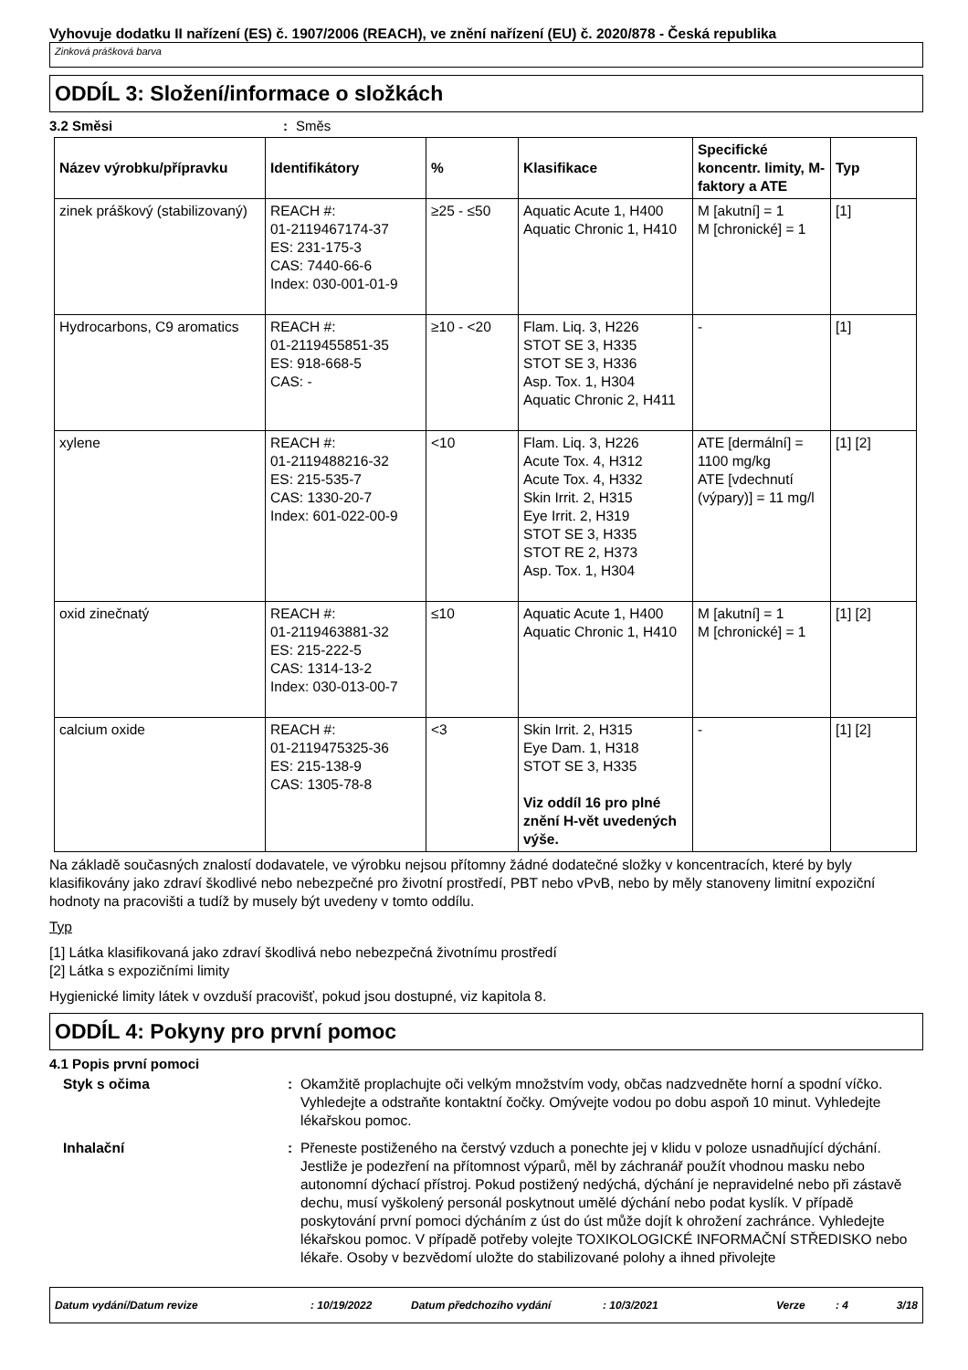Vyhovuje dodatku II nařízení (ES) č. 1907/2006 (REACH), ve znění nařízení (EU) č. 2020/878 - Česká republika
Zinková prášková barva
ODDÍL 3: Složení/informace o složkách
3.2 Směsi : Směs
| Název výrobku/přípravku | Identifikátory | % | Klasifikace | Specifické koncentr. limity, M-faktory a ATE | Typ |
| --- | --- | --- | --- | --- | --- |
| zinek práškový (stabilizovaný) | REACH #: 01-2119467174-37 ES: 231-175-3 CAS: 7440-66-6 Index: 030-001-01-9 | ≥25 - ≤50 | Aquatic Acute 1, H400 Aquatic Chronic 1, H410 | M [akutní] = 1 M [chronické] = 1 | [1] |
| Hydrocarbons, C9 aromatics | REACH #: 01-2119455851-35 ES: 918-668-5 CAS: - | ≥10 - <20 | Flam. Liq. 3, H226 STOT SE 3, H335 STOT SE 3, H336 Asp. Tox. 1, H304 Aquatic Chronic 2, H411 | - | [1] |
| xylene | REACH #: 01-2119488216-32 ES: 215-535-7 CAS: 1330-20-7 Index: 601-022-00-9 | <10 | Flam. Liq. 3, H226 Acute Tox. 4, H312 Acute Tox. 4, H332 Skin Irrit. 2, H315 Eye Irrit. 2, H319 STOT SE 3, H335 STOT RE 2, H373 Asp. Tox. 1, H304 | ATE [dermální] = 1100 mg/kg ATE [vdechnutí (výpary)] = 11 mg/l | [1] [2] |
| oxid zinečnatý | REACH #: 01-2119463881-32 ES: 215-222-5 CAS: 1314-13-2 Index: 030-013-00-7 | ≤10 | Aquatic Acute 1, H400 Aquatic Chronic 1, H410 | M [akutní] = 1 M [chronické] = 1 | [1] [2] |
| calcium oxide | REACH #: 01-2119475325-36 ES: 215-138-9 CAS: 1305-78-8 | <3 | Skin Irrit. 2, H315 Eye Dam. 1, H318 STOT SE 3, H335 Viz oddíl 16 pro plné znění H-vět uvedených výše. | - | [1] [2] |
Na základě současných znalostí dodavatele, ve výrobku nejsou přítomny žádné dodatečné složky v koncentracích, které by byly klasifikovány jako zdraví škodlivé nebo nebezpečné pro životní prostředí, PBT nebo vPvB, nebo by měly stanoveny limitní expoziční hodnoty na pracovišti a tudíž by musely být uvedeny v tomto oddílu.
Typ
[1] Látka klasifikovaná jako zdraví škodlivá nebo nebezpečná životnímu prostředí
[2] Látka s expozičními limity
Hygienické limity látek v ovzduší pracovišť, pokud jsou dostupné, viz kapitola 8.
ODDÍL 4: Pokyny pro první pomoc
4.1 Popis první pomoci
Styk s očima : Okamžitě proplachujte oči velkým množstvím vody, občas nadzvedněte horní a spodní víčko. Vyhledejte a odstraňte kontaktní čočky. Omývejte vodou po dobu aspoň 10 minut. Vyhledejte lékařskou pomoc.
Inhalační : Přeneste postiženého na čerstvý vzduch a ponechte jej v klidu v poloze usnadňující dýchání. Jestliže je podezření na přítomnost výparů, měl by záchranář použít vhodnou masku nebo autonomní dýchací přístroj. Pokud postižený nedýchá, dýchání je nepravidelné nebo při zástavě dechu, musí vyškolený personál poskytnout umělé dýchání nebo podat kyslík. V případě poskytování první pomoci dýcháním z úst do úst může dojít k ohrožení zachránce. Vyhledejte lékařskou pomoc. V případě potřeby volejte TOXIKOLOGICKÉ INFORMAČNÍ STŘEDISKO nebo lékaře. Osoby v bezvědomí uložte do stabilizované polohy a ihned přivolejte
Datum vydání/Datum revize: 10/19/2022 Datum předchozího vydání: 10/3/2021 Verze: 4 3/18